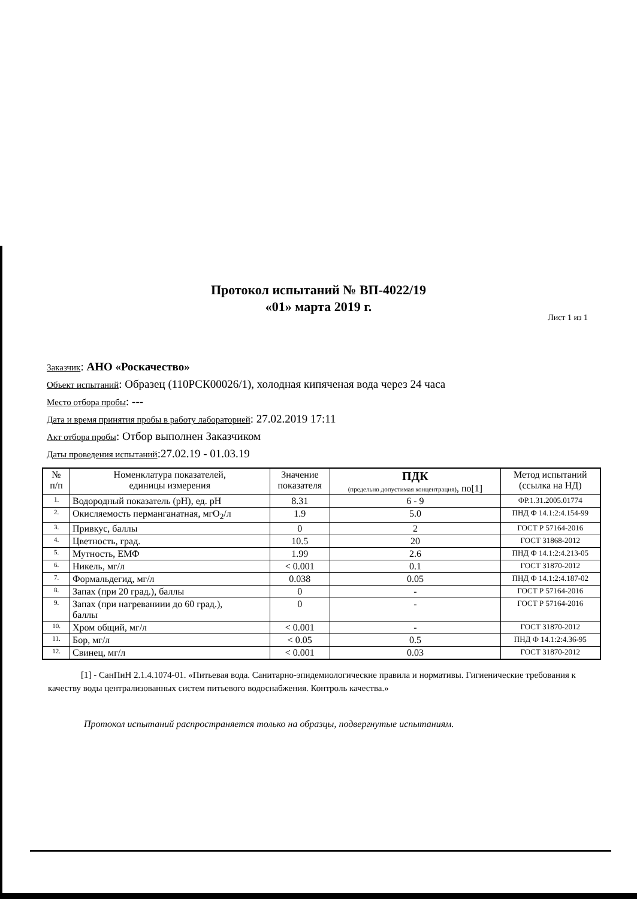Протокол испытаний № ВП-4022/19
«01» марта 2019 г.
Лист 1 из 1
Заказчик: АНО «Роскачество»
Объект испытаний: Образец (110РСК00026/1), холодная кипяченая вода через 24 часа
Место отбора пробы: ---
Дата и время принятия пробы в работу лабораторией: 27.02.2019 17:11
Акт отбора пробы: Отбор выполнен Заказчиком
Даты проведения испытаний:27.02.19 - 01.03.19
| № п/п | Номенклатура показателей, единицы измерения | Значение показателя | ПДК (предельно допустимая концентрация) , по[1] | Метод испытаний (ссылка на НД) |
| --- | --- | --- | --- | --- |
| 1. | Водородный показатель (pH), ед. pH | 8.31 | 6 - 9 | ФР.1.31.2005.01774 |
| 2. | Окисляемость перманганатная, мгO<sub>2</sub>/л | 1.9 | 5.0 | ПНД Ф 14.1:2:4.154-99 |
| 3. | Привкус, баллы | 0 | 2 | ГОСТ Р 57164-2016 |
| 4. | Цветность, град. | 10.5 | 20 | ГОСТ 31868-2012 |
| 5. | Мутность, ЕМФ | 1.99 | 2.6 | ПНД Ф 14.1:2:4.213-05 |
| 6. | Никель, мг/л | < 0.001 | 0.1 | ГОСТ 31870-2012 |
| 7. | Формальдегид, мг/л | 0.038 | 0.05 | ПНД Ф 14.1:2:4.187-02 |
| 8. | Запах (при 20 град.), баллы | 0 | - | ГОСТ Р 57164-2016 |
| 9. | Запах (при нагреваниии до 60 град.), баллы | 0 | - | ГОСТ Р 57164-2016 |
| 10. | Хром общий, мг/л | < 0.001 | - | ГОСТ 31870-2012 |
| 11. | Бор, мг/л | < 0.05 | 0.5 | ПНД Ф 14.1:2:4.36-95 |
| 12. | Свинец, мг/л | < 0.001 | 0.03 | ГОСТ 31870-2012 |
[1] - СанПиН 2.1.4.1074-01. «Питьевая вода. Санитарно-эпидемиологические правила и нормативы. Гигиенические требования к качеству воды централизованных систем питьевого водоснабжения. Контроль качества.»
Протокол испытаний распространяется только на образцы, подвергнутые испытаниям.